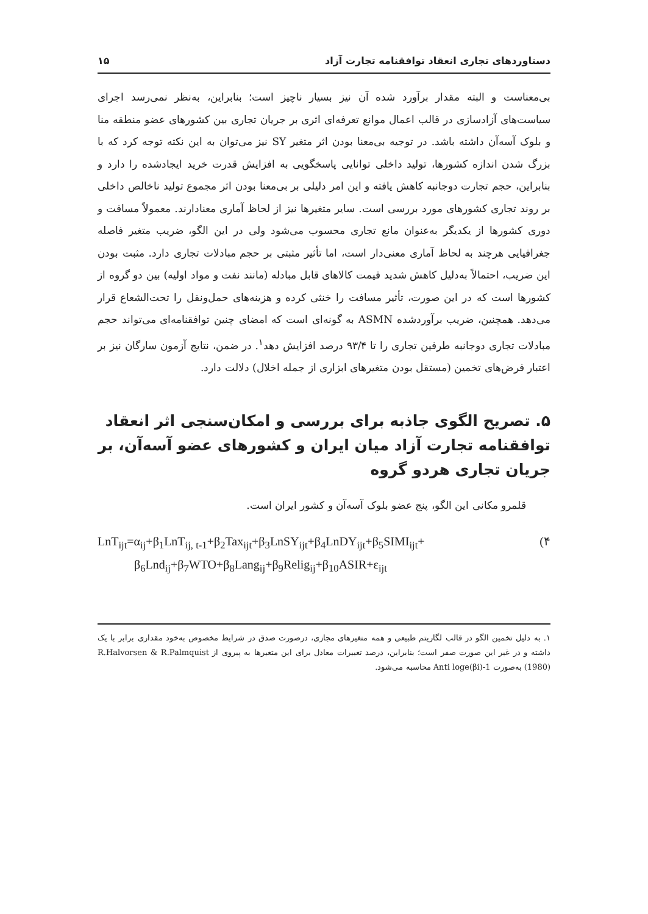دستاوردهای تجاری انعقاد توافقنامه تجارت آزاد ۱۵
بی‌معناست و البته مقدار برآورد شده آن نیز بسیار ناچیز است؛ بنابراین، به‌نظر نمی‌رسد اجرای سیاست‌های آزادسازی در قالب اعمال موانع تعرفه‌ای اثری بر جریان تجاری بین کشورهای عضو منطقه منا و بلوک آسه‌آن داشته باشد. در توجیه بی‌معنا بودن اثر متغیر SY نیز می‌توان به این نکته توجه کرد که با بزرگ شدن اندازه کشورها، تولید داخلی توانایی پاسخگویی به افزایش قدرت خرید ایجادشده را دارد و بنابراین، حجم تجارت دوجانبه کاهش یافته و این امر دلیلی بر بی‌معنا بودن اثر مجموع تولید ناخالص داخلی بر روند تجاری کشورهای مورد بررسی است. سایر متغیرها نیز از لحاظ آماری معنادارند. معمولاً مسافت و دوری کشورها از یکدیگر به‌عنوان مانع تجاری محسوب می‌شود ولی در این الگو، ضریب متغیر فاصله جغرافیایی هرچند به لحاظ آماری معنی‌دار است، اما تأثیر مثبتی بر حجم مبادلات تجاری دارد. مثبت بودن این ضریب، احتمالاً به‌دلیل کاهش شدید قیمت کالاهای قابل مبادله (مانند نفت و مواد اولیه) بین دو گروه از کشورها است که در این صورت، تأثیر مسافت را خنثی کرده و هزینه‌های حمل‌ونقل را تحت‌الشعاع قرار می‌دهد. همچنین، ضریب برآوردشده ASMN به گونه‌ای است که امضای چنین توافقنامه‌ای می‌تواند حجم مبادلات تجاری دوجانبه طرفین تجاری را تا ۹۳/۴ درصد افزایش دهد<sup>۱</sup>. در ضمن، نتایج آزمون سارگان نیز بر اعتبار فرض‌های تخمین (مستقل بودن متغیرهای ابزاری از جمله اخلال) دلالت دارد.
۵. تصریح الگوی جاذبه برای بررسی و امکان‌سنجی اثر انعقاد توافقنامه تجارت آزاد میان ایران و کشورهای عضو آسه‌آن، بر جریان تجاری هردو گروه
قلمرو مکانی این الگو، پنج عضو بلوک آسه‌آن و کشور ایران است.
LnT<sub>ijt</sub>=α<sub>ij</sub>+β<sub>1</sub>LnT<sub>ij, t-1</sub>+β<sub>2</sub>Tax<sub>ijt</sub>+β<sub>3</sub>LnSY<sub>ijt</sub>+β<sub>4</sub>LnDY<sub>ijt</sub>+β<sub>5</sub>SIMI<sub>ijt</sub>+ (۴
β<sub>6</sub>Lnd<sub>ij</sub>+β<sub>7</sub>WTO+β<sub>8</sub>Lang<sub>ij</sub>+β<sub>9</sub>Relig<sub>ij</sub>+β<sub>10</sub>ASIR+ε<sub>ijt</sub>
۱. به دلیل تخمین الگو در قالب لگاریتم طبیعی و همه متغیرهای مجازی، درصورت صدق در شرایط مخصوص به‌خود مقداری برابر با یک داشته و در غیر این صورت صفر است؛ بنابراین، درصد تغییرات معادل برای این متغیرها به پیروی از R.Halvorsen & R.Palmquist (1980) به‌صورت Anti loge(βi)-1 محاسبه می‌شود.